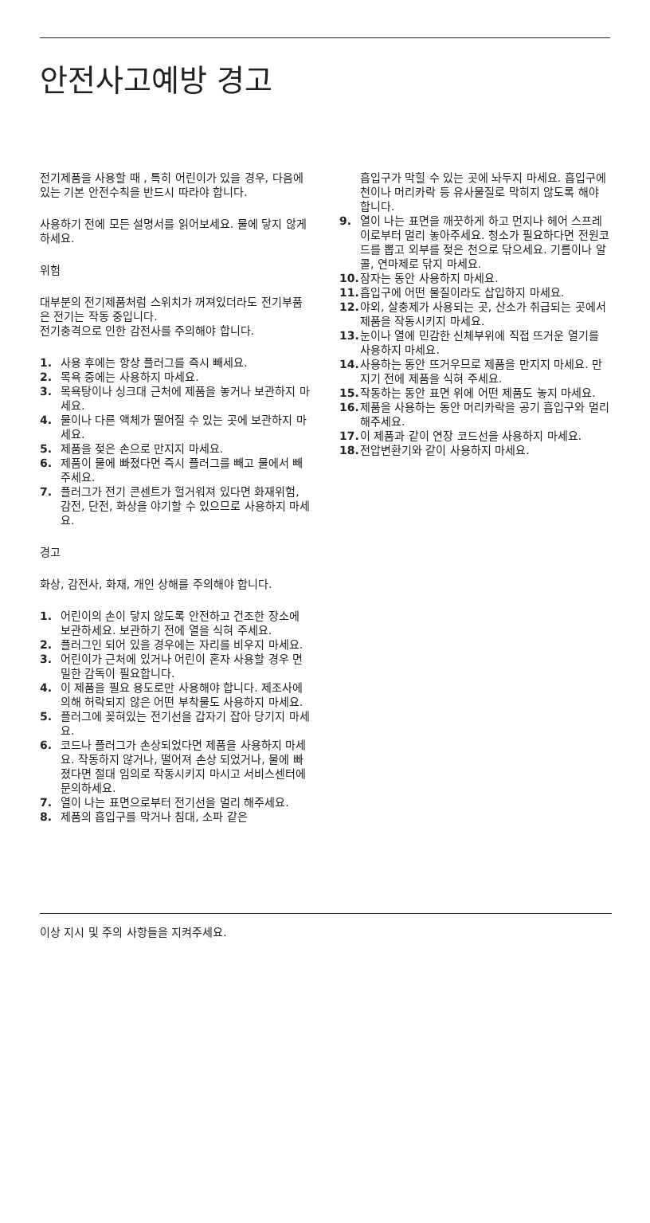안전사고예방 경고
전기제품을 사용할 때 , 특히 어린이가 있을 경우, 다음에 있는 기본 안전수칙을 반드시 따라야 합니다.
사용하기 전에 모든 설명서를 읽어보세요. 물에 닿지 않게 하세요.
위험
대부분의 전기제품처럼 스위치가 꺼져있더라도 전기부품은 전기는 작동 중입니다.
전기충격으로 인한 감전사를 주의해야 합니다.
1. 사용 후에는 항상 플러그를 즉시 빼세요.
2. 목욕 중에는 사용하지 마세요.
3. 목욕탕이나 싱크대 근처에 제품을 놓거나 보관하지 마세요.
4. 물이나 다른 액체가 떨어질 수 있는 곳에 보관하지 마세요.
5. 제품을 젖은 손으로 만지지 마세요.
6. 제품이 물에 빠졌다면 즉시 플러그를 빼고 물에서 빼주세요.
7. 플러그가 전기 콘센트가 헐거워져 있다면 화재위험, 감전, 단전, 화상을 야기할 수 있으므로 사용하지 마세요.
경고
화상, 감전사, 화재, 개인 상해를 주의해야 합니다.
1. 어린이의 손이 닿지 않도록 안전하고 건조한 장소에 보관하세요. 보관하기 전에 열을 식혀 주세요.
2. 플러그인 되어 있을 경우에는 자리를 비우지 마세요.
3. 어린이가 근처에 있거나 어린이 혼자 사용할 경우 면밀한 감독이 필요합니다.
4. 이 제품을 필요 용도로만 사용해야 합니다. 제조사에 의해 허락되지 않은 어떤 부착물도 사용하지 마세요.
5. 플러그에 꽂혀있는 전기선을 갑자기 잡아 당기지 마세요.
6. 코드나 플러그가 손상되었다면 제품을 사용하지 마세요. 작동하지 않거나, 떨어져 손상 되었거나, 물에 빠졌다면 절대 임의로 작동시키지 마시고 서비스센터에 문의하세요.
7. 열이 나는 표면으로부터 전기선을 멀리 해주세요.
8. 제품의 흡입구를 막거나 침대, 소파 같은
흡입구가 막힐 수 있는 곳에 놔두지 마세요. 흡입구에 천이나 머리카락 등 유사물질로 막히지 않도록 해야 합니다.
9. 열이 나는 표면을 깨끗하게 하고 먼지나 헤어 스프레이로부터 멀리 놓아주세요. 청소가 필요하다면 전원코드를 뽑고 외부를 젖은 천으로 닦으세요. 기름이나 알콜, 연마제로 닦지 마세요.
10. 잠자는 동안 사용하지 마세요.
11. 흡입구에 어떤 물질이라도 삽입하지 마세요.
12. 야외, 살충제가 사용되는 곳, 산소가 취급되는 곳에서 제품을 작동시키지 마세요.
13. 눈이나 열에 민감한 신체부위에 직접 뜨거운 열기를 사용하지 마세요.
14. 사용하는 동안 뜨거우므로 제품을 만지지 마세요. 만지기 전에 제품을 식혀 주세요.
15. 작동하는 동안 표면 위에 어떤 제품도 놓지 마세요.
16. 제품을 사용하는 동안 머리카락을 공기 흡입구와 멀리 해주세요.
17. 이 제품과 같이 연장 코드선을 사용하지 마세요.
18. 전압변환기와 같이 사용하지 마세요.
이상 지시 및 주의 사항들을 지켜주세요.